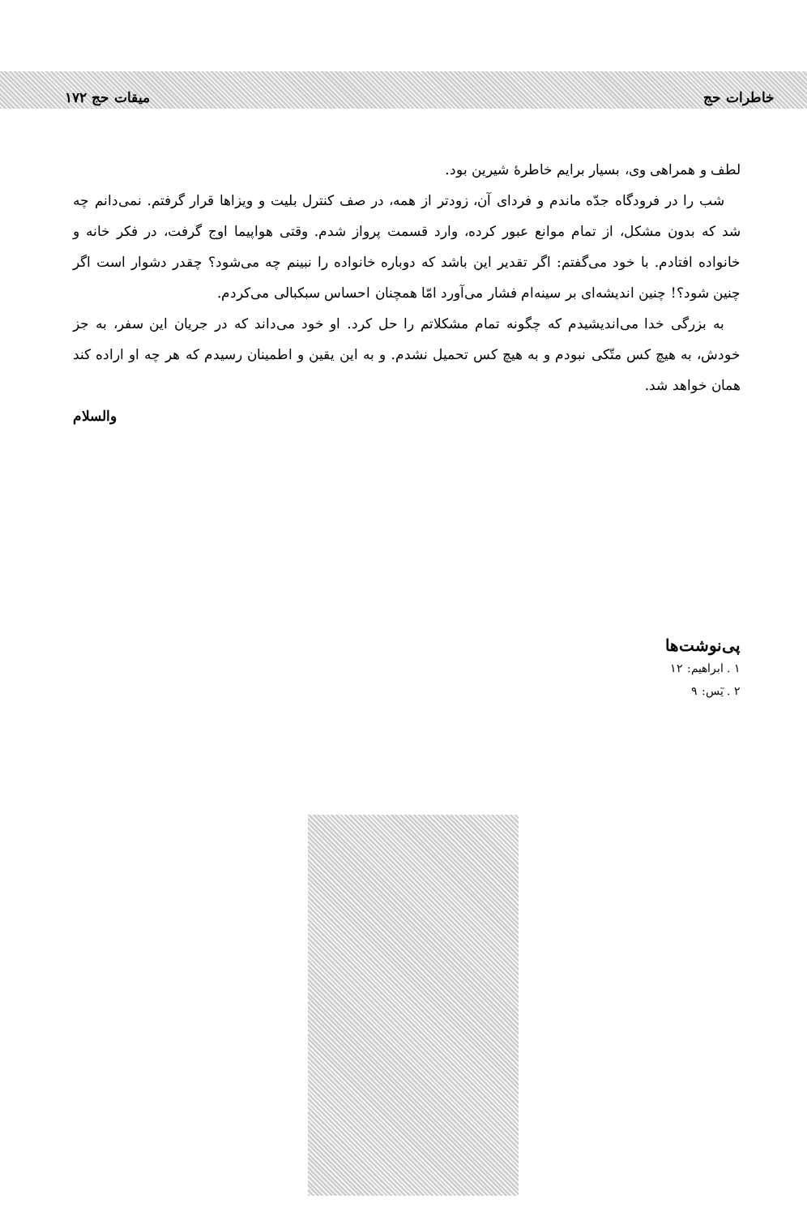خاطرات حج میقات حج ۱۷۲
لطف و همراهی وی، بسیار برایم خاطرهٔ شیرین بود.
شب را در فرودگاه جدّه ماندم و فردای آن، زودتر از همه، در صف کنترل بلیت و ویزاها قرار گرفتم. نمی‌دانم چه شد که بدون مشکل، از تمام موانع عبور کرده، وارد قسمت پرواز شدم. وقتی هواپیما اوج گرفت، در فکر خانه و خانواده افتادم. با خود می‌گفتم: اگر تقدیر این باشد که دوباره خانواده را نبینم چه می‌شود؟ چقدر دشوار است اگر چنین شود؟! چنین اندیشه‌ای بر سینه‌ام فشار می‌آورد امّا همچنان احساس سبکبالی می‌کردم.
به بزرگی خدا می‌اندیشیدم که چگونه تمام مشکلاتم را حل کرد. او خود می‌داند که در جریان این سفر، به جز خودش، به هیچ کس متّکی نبودم و به هیچ کس تحمیل نشدم. و به این یقین و اطمینان رسیدم که هر چه او اراده کند همان خواهد شد.
والسلام
پی‌نوشت‌ها
۱ . ابراهیم: ۱۲
۲ . یٓس: ۹